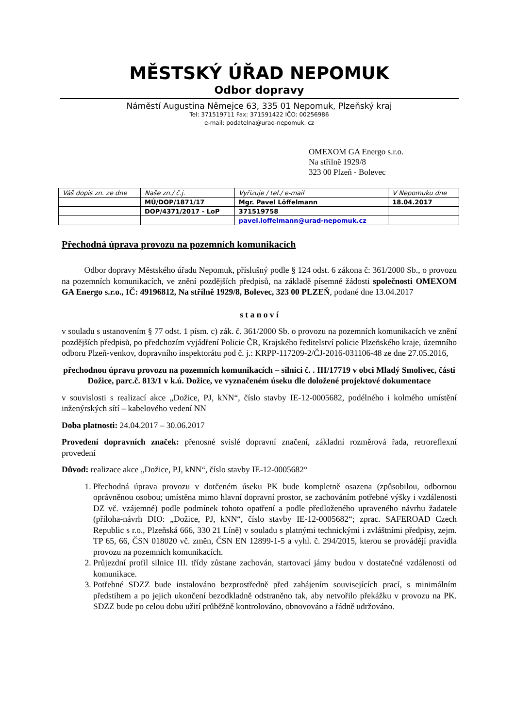MĚSTSKÝ ÚŘAD NEPOMUK
Odbor dopravy
Náměstí Augustina Němejce 63, 335 01 Nepomuk, Plzeňský kraj
Tel: 371519711 Fax: 371591422 IČO: 00256986
e-mail: podatelna@urad-nepomuk. cz
OMEXOM GA Energo s.r.o.
Na střílně 1929/8
323 00 Plzeň - Bolevec
| Váš dopis zn. ze dne | Naše zn./ č.j. | Vyřizuje / tel./ e-mail | V Nepomuku dne |
| | MÚ/DOP/1871/17 | Mgr. Pavel Löffelmann | 18.04.2017 |
| | DOP/4371/2017 - LoP | 371519758 | |
| | | pavel.loffelmann@urad-nepomuk.cz | |
Přechodná úprava provozu na pozemních komunikacích
Odbor dopravy Městského úřadu Nepomuk, příslušný podle § 124 odst. 6 zákona č: 361/2000 Sb., o provozu na pozemních komunikacích, ve znění pozdějších předpisů, na základě písemné žádosti společnosti OMEXOM GA Energo s.r.o., IČ: 49196812, Na střílně 1929/8, Bolevec, 323 00 PLZEŇ, podané dne 13.04.2017
s t a n o v í
v souladu s ustanovením § 77 odst. 1 písm. c) zák. č. 361/2000 Sb. o provozu na pozemních komunikacích ve znění pozdějších předpisů, po předchozím vyjádření Policie ČR, Krajského ředitelství policie Plzeňského kraje, územního odboru Plzeň-venkov, dopravního inspektorátu pod č. j.: KRPP-117209-2/ČJ-2016-031106-48 ze dne 27.05.2016,
přechodnou úpravu provozu na pozemních komunikacích – silnici č. . III/17719 v obci Mladý Smolivec, části Dožice, parc.č. 813/1 v k.ú. Dožice, ve vyznačeném úseku dle doložené projektové dokumentace
v souvislosti s realizací akce „Dožice, PJ, kNN“, číslo stavby IE-12-0005682, podélného i kolmého umístění inženýrských sítí – kabelového vedení NN
Doba platnosti: 24.04.2017 – 30.06.2017
Provedení dopravních značek: přenosné svislé dopravní značení, základní rozměrová řada, retroreflexní provedení
Důvod: realizace akce „Dožice, PJ, kNN“, číslo stavby IE-12-0005682“
1. Přechodná úprava provozu v dotčeném úseku PK bude kompletně osazena (způsobilou, odbornou oprávněnou osobou; umístěna mimo hlavní dopravní prostor, se zachováním potřebné výšky i vzdálenosti DZ vč. vzájemné) podle podmínek tohoto opatření a podle předloženého upraveného návrhu žadatele (příloha-návrh DIO: „Dožice, PJ, kNN“, číslo stavby IE-12-0005682“; zprac. SAFEROAD Czech Republic s r.o., Plzeňská 666, 330 21 Líně) v souladu s platnými technickými i zvláštními předpisy, zejm. TP 65, 66, ČSN 018020 vč. změn, ČSN EN 12899-1-5 a vyhl. č. 294/2015, kterou se provádějí pravidla provozu na pozemních komunikacích.
2. Průjezdní profil silnice III. třídy zůstane zachován, startovací jámy budou v dostatečné vzdálenosti od komunikace.
3. Potřebné SDZZ bude instalováno bezprostředně před zahájením souvisejících prací, s minimálním předstihem a po jejich ukončení bezodkladně odstraněno tak, aby netvořilo překážku v provozu na PK. SDZZ bude po celou dobu užití průběžně kontrolováno, obnovováno a řádně udržováno.